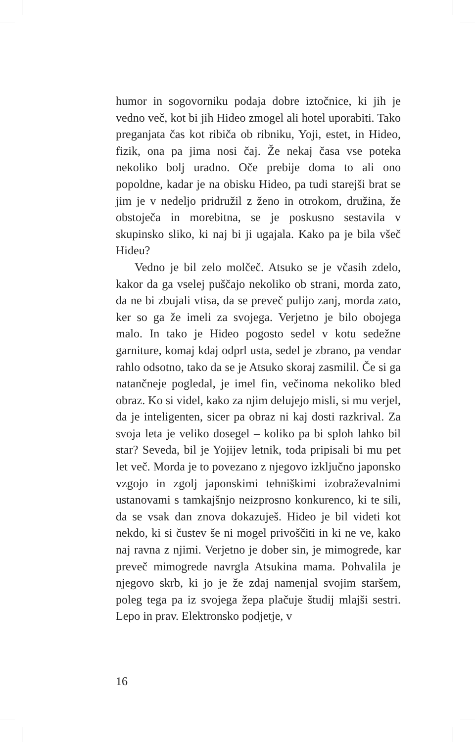humor in sogovorniku podaja dobre iztočnice, ki jih je vedno več, kot bi jih Hideo zmogel ali hotel uporabiti. Tako preganjata čas kot ribiča ob ribniku, Yoji, estet, in Hideo, fizik, ona pa jima nosi čaj. Že nekaj časa vse poteka nekoliko bolj uradno. Oče prebije doma to ali ono popoldne, kadar je na obisku Hideo, pa tudi starejši brat se jim je v nedeljo pridružil z ženo in otrokom, družina, že obstoječa in morebitna, se je poskusno sestavila v skupinsko sliko, ki naj bi ji ugajala. Kako pa je bila všeč Hideu?
Vedno je bil zelo molčeč. Atsuko se je včasih zdelo, kakor da ga vselej puščajo nekoliko ob strani, morda zato, da ne bi zbujali vtisa, da se preveč pulijo zanj, morda zato, ker so ga že imeli za svojega. Verjetno je bilo obojega malo. In tako je Hideo pogosto sedel v kotu sedežne garniture, komaj kdaj odprl usta, sedel je zbrano, pa vendar rahlo odsotno, tako da se je Atsuko skoraj zasmilil. Če si ga natančneje pogledal, je imel fin, večinoma nekoliko bled obraz. Ko si videl, kako za njim delujejo misli, si mu verjel, da je inteligenten, sicer pa obraz ni kaj dosti razkrival. Za svoja leta je veliko dosegel – koliko pa bi sploh lahko bil star? Seveda, bil je Yojijev letnik, toda pripisali bi mu pet let več. Morda je to povezano z njegovo izključno japonsko vzgojo in zgolj japonskimi tehniškimi izobraževalnimi ustanovami s tamkajšnjo neizprosno konkurenco, ki te sili, da se vsak dan znova dokazuješ. Hideo je bil videti kot nekdo, ki si čustev še ni mogel privoščiti in ki ne ve, kako naj ravna z njimi. Verjetno je dober sin, je mimogrede, kar preveč mimogrede navrgla Atsukina mama. Pohvalila je njegovo skrb, ki jo je že zdaj namenjal svojim staršem, poleg tega pa iz svojega žepa plačuje študij mlajši sestri. Lepo in prav. Elektronsko podjetje, v
16